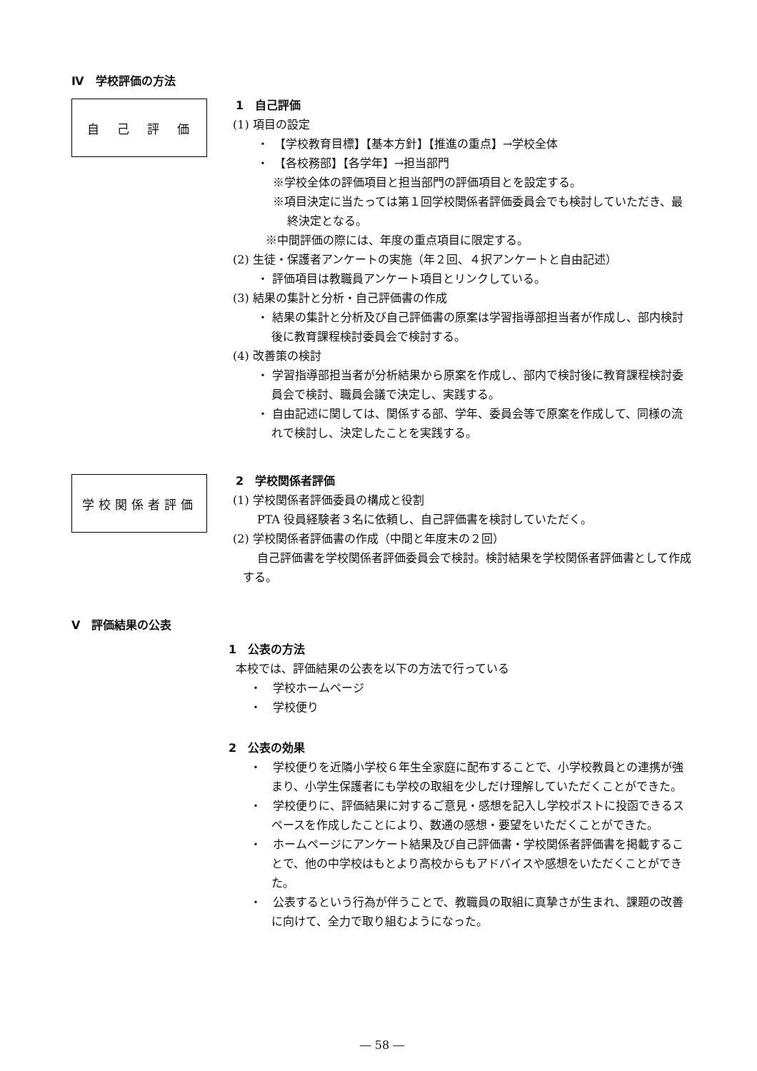Ⅳ　学校評価の方法
自　己　評　価
1　自己評価
(1) 項目の設定
・　【学校教育目標】【基本方針】【推進の重点】→学校全体
・　【各校務部】【各学年】→担当部門
※学校全体の評価項目と担当部門の評価項目とを設定する。
※項目決定に当たっては第１回学校関係者評価委員会でも検討していただき、最終決定となる。
※中間評価の際には、年度の重点項目に限定する。
(2) 生徒・保護者アンケートの実施（年２回、４択アンケートと自由記述）
・ 評価項目は教職員アンケート項目とリンクしている。
(3) 結果の集計と分析・自己評価書の作成
・ 結果の集計と分析及び自己評価書の原案は学習指導部担当者が作成し、部内検討後に教育課程検討委員会で検討する。
(4) 改善策の検討
・ 学習指導部担当者が分析結果から原案を作成し、部内で検討後に教育課程検討委員会で検討、職員会議で決定し、実践する。
・ 自由記述に関しては、関係する部、学年、委員会等で原案を作成して、同様の流れで検討し、決定したことを実践する。
学校関係者評価
2　学校関係者評価
(1) 学校関係者評価委員の構成と役割
PTA 役員経験者３名に依頼し、自己評価書を検討していただく。
(2) 学校関係者評価書の作成（中間と年度末の２回）
自己評価書を学校関係者評価委員会で検討。検討結果を学校関係者評価書として作成する。
Ⅴ　評価結果の公表
1　公表の方法
本校では、評価結果の公表を以下の方法で行っている
・　学校ホームページ
・　学校便り
2　公表の効果
・　学校便りを近隣小学校６年生全家庭に配布することで、小学校教員との連携が強まり、小学生保護者にも学校の取組を少しだけ理解していただくことができた。
・　学校便りに、評価結果に対するご意見・感想を記入し学校ポストに投函できるスペースを作成したことにより、数通の感想・要望をいただくことができた。
・　ホームページにアンケート結果及び自己評価書・学校関係者評価書を掲載することで、他の中学校はもとより高校からもアドバイスや感想をいただくことができた。
・　公表するという行為が伴うことで、教職員の取組に真摯さが生まれ、課題の改善に向けて、全力で取り組むようになった。
― 58 ―